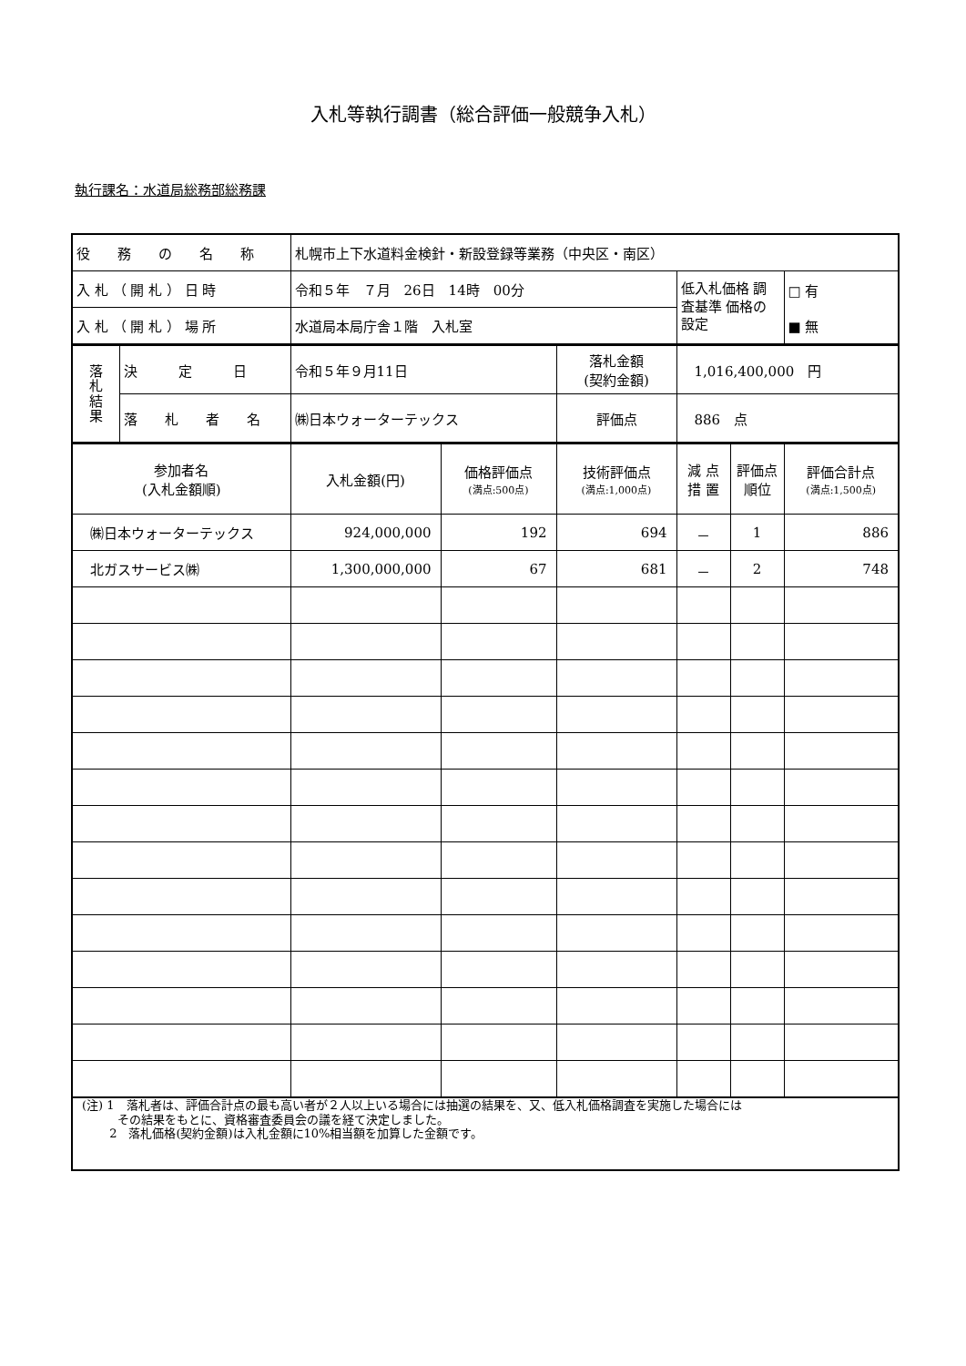入札等執行調書（総合評価一般競争入札）
執行課名：水道局総務部総務課
| 役 務 の 名 称 | 札幌市上下水道料金検針・新設登録等業務（中央区・南区） | | |
| 入 札 （ 開 札 ） 日 時 | 令和５年 ７月 26日 14時 00分 | 低入札価格 調査基準 価格の設定 | □ 有 ■ 無 |
| 入 札 （ 開 札 ） 場 所 | 水道局本局庁舎１階 入札室 | | |
| 落 札 結 果 | 決 定 日 | 令和５年９月11日 | 落札金額 (契約金額) | 1,016,400,000 円 |
| | 落 札 者 名 | ㈱日本ウォーターテックス | 評価点 | 886 点 |
| 参加者名 (入札金額順) | 入札金額(円) | 価格評価点 (満点:500点) | 技術評価点 (満点:1,000点) | 減 点 措 置 | 評価点 順位 | 評価合計点 (満点:1,500点) |
| ㈱日本ウォーターテックス | 924,000,000 | 192 | 694 | － | 1 | 886 |
| 北ガスサービス㈱ | 1,300,000,000 | 67 | 681 | － | 2 | 748 |
(注) 1　落札者は、評価合計点の最も高い者が２人以上いる場合には抽選の結果を、又、低入札価格調査を実施した場合には
　　　その結果をもとに、資格審査委員会の議を経て決定しました。
　　 2　落札価格(契約金額)は入札金額に10%相当額を加算した金額です。